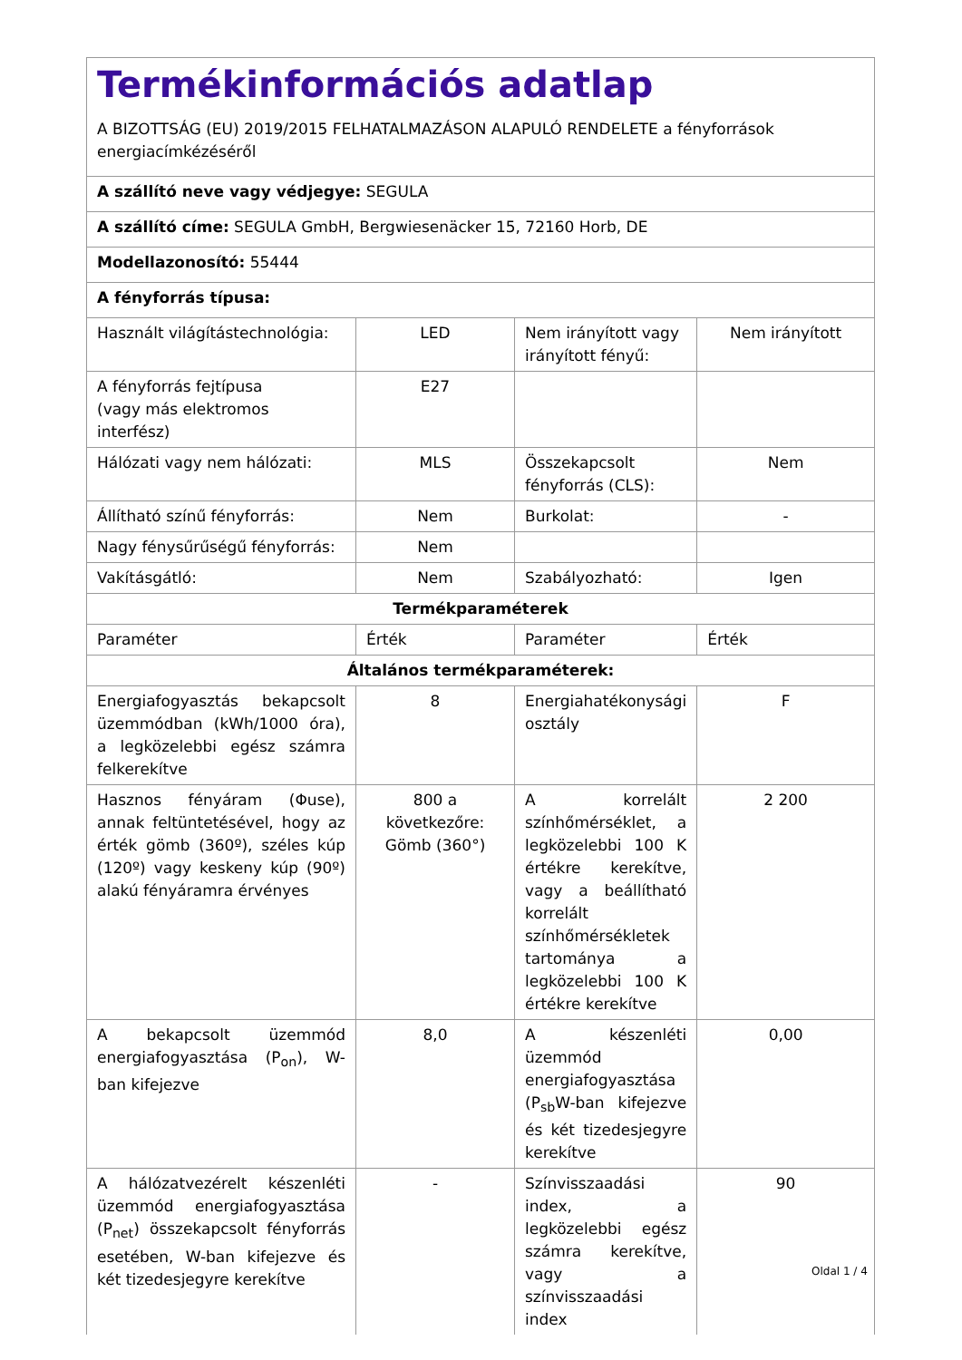| Termékinformációs adatlap A BIZOTTSÁG (EU) 2019/2015 FELHATALMAZÁSON ALAPULÓ RENDELETE a fényforrások energiacímkézéséről | | | |
| A szállító neve vagy védjegye: SEGULA | | | |
| A szállító címe: SEGULA GmbH, Bergwiesenäcker 15, 72160 Horb, DE | | | |
| Modellazonosító: 55444 | | | |
| A fényforrás típusa: | | | |
| Használt világítástechnológia: | LED | Nem irányított vagy irányított fényű: | Nem irányított |
| A fényforrás fejtípusa (vagy más elektromos interfész) | E27 | | |
| Hálózati vagy nem hálózati: | MLS | Összekapcsolt fényforrás (CLS): | Nem |
| Állítható színű fényforrás: | Nem | Burkolat: | - |
| Nagy fénysűrűségű fényforrás: | Nem | | |
| Vakításgátló: | Nem | Szabályozható: | Igen |
| Termékparaméterek | | | |
| Paraméter | Érték | Paraméter | Érték |
| Általános termékparaméterek: | | | |
| Energiafogyasztás bekapcsolt üzemmódban (kWh/1000 óra), a legközelebbi egész számra felkerekítve | 8 | Energiahatékonysági osztály | F |
| Hasznos fényáram (Φuse), annak feltüntetésével, hogy az érték gömb (360º), széles kúp (120º) vagy keskeny kúp (90º) alakú fényáramra érvényes | 800 a következőre: Gömb (360°) | A korrelált színhőmérséklet, a legközelebbi 100 K értékre kerekítve, vagy a beállítható korrelált színhőmérsékletek tartománya a legközelebbi 100 K értékre kerekítve | 2 200 |
| A bekapcsolt üzemmód energiafogyasztása (P<sub>on</sub>), W-ban kifejezve | 8,0 | A készenléti üzemmód energiafogyasztása (P<sub>sb</sub>W-ban kifejezve és két tizedesjegyre kerekítve | 0,00 |
| A hálózatvezérelt készenléti üzemmód energiafogyasztása (P<sub>net</sub>) összekapcsolt fényforrás esetében, W-ban kifejezve és két tizedesjegyre kerekítve | - | Színvisszaadási index, a legközelebbi egész számra kerekítve, vagy a színvisszaadási index | 90 |
Oldal 1 / 4